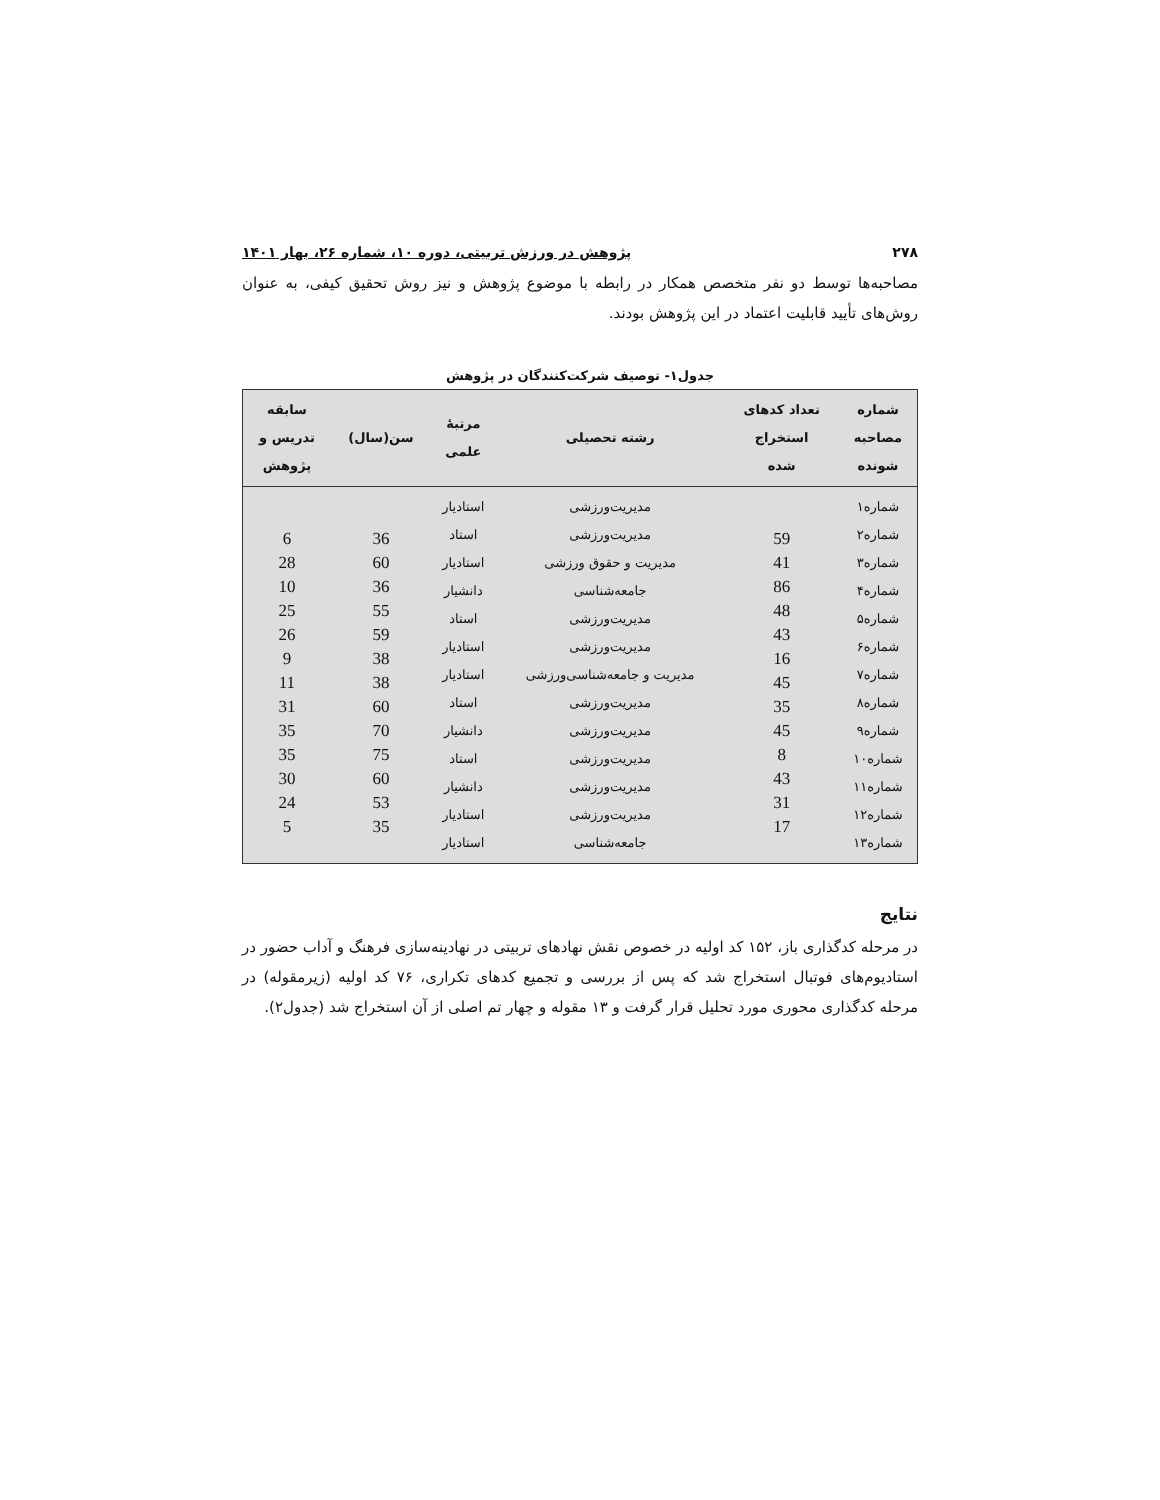۲۷۸ پژوهش در ورزش تربیتی، دوره ۱۰، شماره ۲۶، بهار ۱۴۰۱
مصاحبه‌ها توسط دو نفر متخصص همکار در رابطه با موضوع پژوهش و نیز روش تحقیق کیفی، به عنوان روش‌های تأیید قابلیت اعتماد در این پژوهش بودند.
جدول۱- توصیف شرکت‌کنندگان در پژوهش
| شماره مصاحبه شونده | تعداد کدهای استخراج شده | رشته تحصیلی | مرتبهٔ علمی | سن(سال) | سابقه تدریس و پژوهش |
| --- | --- | --- | --- | --- | --- |
| شماره۱ شماره۲ شماره۳ شماره۴ شماره۵ شماره۶ شماره۷ شماره۸ شماره۹ شماره۱۰ شماره۱۱ شماره۱۲ شماره۱۳ | 59 41 86 48 43 16 45 35 45 8 43 31 17 | مدیریت‌ورزشی مدیریت‌ورزشی مدیریت و حقوق ورزشی جامعه‌شناسی مدیریت‌ورزشی مدیریت‌ورزشی مدیریت و جامعه‌شناسی‌ورزشی مدیریت‌ورزشی مدیریت‌ورزشی مدیریت‌ورزشی مدیریت‌ورزشی مدیریت‌ورزشی جامعه‌شناسی | استادیار استاد استادیار دانشیار استاد استادیار استادیار استاد دانشیار استاد دانشیار استادیار استادیار | 36 60 36 55 59 38 38 60 70 75 60 53 35 | 6 28 10 25 26 9 11 31 35 35 30 24 5 |
نتایج
در مرحله کدگذاری باز، ۱۵۲ کد اولیه در خصوص نقش نهادهای تربیتی در نهادینه‌سازی فرهنگ و آداب حضور در استادیوم‌های فوتبال استخراج شد که پس از بررسی و تجمیع کدهای تکراری، ۷۶ کد اولیه (زیرمقوله) در مرحله کدگذاری محوری مورد تحلیل قرار گرفت و ۱۳ مقوله و چهار تم اصلی از آن استخراج شد (جدول۲).